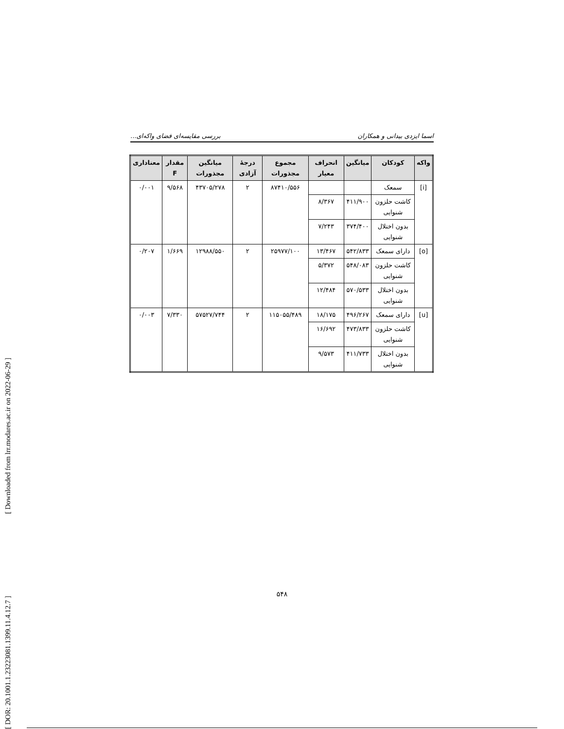[ DOR: 20.1001.1.23223081.1399.11.4.12.7 ] [ Downloaded from lrr.modares.ac.ir on 2022-06-29 ]
اسما ایزدی بیدانی و همکاران بررسی مقایسه‌ای فضای واکه‌ای...
| واکه | کودکان | میانگین | انحراف معیار | مجموع مجذورات | درجهٔ آزادی | میانگین مجذورات | مقدار F | معناداری |
| --- | --- | --- | --- | --- | --- | --- | --- | --- |
| [i] | سمعک | | | ۸۷۴۱۰/۵۵۶ | ۲ | ۴۳۷۰۵/۲۷۸ | ۹/۵۶۸ | ۰/۰۰۱ |
| | کاشت حلزون شنوایی | ۴۱۱/۹۰۰ | ۸/۳۶۷ | | | | | |
| | بدون اختلال شنوایی | ۳۷۴/۴۰۰ | ۷/۲۴۳ | | | | | |
| [o] | دارای سمعک | ۵۴۲/۸۳۳ | ۱۳/۴۶۷ | ۲۵۹۷۷/۱۰۰ | ۲ | ۱۲۹۸۸/۵۵۰ | ۱/۶۶۹ | ۰/۲۰۷ |
| | کاشت حلزون شنوایی | ۵۴۸/۰۸۳ | ۵/۳۷۲ | | | | | |
| | بدون اختلال شنوایی | ۵۷۰/۵۳۳ | ۱۲/۴۸۴ | | | | | |
| [u] | دارای سمعک | ۴۹۶/۲۶۷ | ۱۸/۱۷۵ | ۱۱۵۰۵۵/۴۸۹ | ۲ | ۵۷۵۲۷/۷۴۴ | ۷/۳۳۰ | ۰/۰۰۳ |
| | کاشت حلزون شنوایی | ۴۷۳/۸۳۳ | ۱۶/۶۹۲ | | | | | |
| | بدون اختلال شنوایی | ۴۱۱/۷۳۳ | ۹/۵۷۳ | | | | | |
۵۴۸